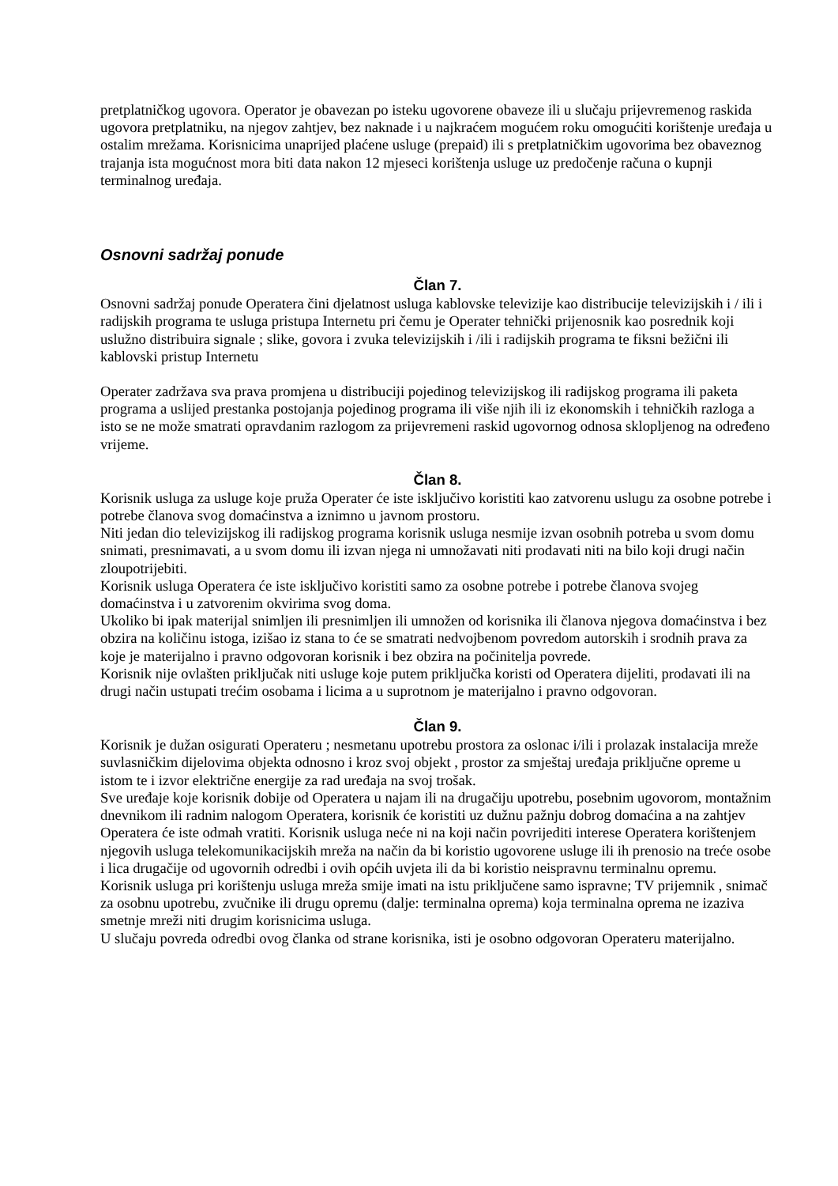pretplatničkog ugovora. Operator je obavezan po isteku ugovorene obaveze ili u slučaju prijevremenog raskida ugovora pretplatniku, na njegov zahtjev, bez naknade i u najkraćem mogućem roku omogućiti korištenje uređaja u ostalim mrežama. Korisnicima unaprijed plaćene usluge (prepaid) ili s pretplatničkim ugovorima bez obaveznog trajanja ista mogućnost mora biti data nakon 12 mjeseci korištenja usluge uz predočenje računa o kupnji terminalnog uređaja.
Osnovni sadržaj ponude
Član 7.
Osnovni sadržaj ponude Operatera čini djelatnost usluga kablovske televizije kao distribucije televizijskih i / ili i radijskih programa te usluga pristupa Internetu pri čemu je Operater tehnički prijenosnik kao posrednik koji uslužno distribuira signale ; slike, govora i zvuka televizijskih i /ili i radijskih programa te fiksni bežični ili kablovski pristup Internetu
Operater zadržava sva prava promjena u distribuciji pojedinog televizijskog ili radijskog programa ili paketa programa a uslijed prestanka postojanja pojedinog programa ili više njih ili iz ekonomskih i tehničkih razloga a isto se ne može smatrati opravdanim razlogom za prijevremeni raskid ugovornog odnosa sklopljenog na određeno vrijeme.
Član 8.
Korisnik usluga za usluge koje pruža Operater će iste isključivo koristiti kao zatvorenu uslugu za osobne potrebe i potrebe članova svog domaćinstva a iznimno u javnom prostoru.
Niti jedan dio televizijskog ili radijskog programa korisnik usluga nesmije izvan osobnih potreba u svom domu snimati, presnimavati, a u svom domu ili izvan njega ni umnožavati niti prodavati niti na bilo koji drugi način zloupotrijebiti.
Korisnik usluga Operatera će iste isključivo koristiti samo za osobne potrebe i potrebe članova svojeg domaćinstva i u zatvorenim okvirima svog doma.
Ukoliko bi ipak materijal snimljen ili presnimljen ili umnožen od korisnika ili članova njegova domaćinstva i bez obzira na količinu istoga, izišao iz stana to će se smatrati nedvojbenom povredom autorskih i srodnih prava za koje je materijalno i pravno odgovoran korisnik i bez obzira na počinitelja povrede.
Korisnik nije ovlašten priključak niti usluge koje putem priključka koristi od Operatera dijeliti, prodavati ili na drugi način ustupati trećim osobama i licima a u suprotnom je materijalno i pravno odgovoran.
Član 9.
Korisnik je dužan osigurati Operateru ; nesmetanu upotrebu prostora za oslonac i/ili i prolazak instalacija mreže suvlasničkim dijelovima objekta odnosno i kroz svoj objekt , prostor za smještaj uređaja priključne opreme u istom te i izvor električne energije za rad uređaja na svoj trošak.
Sve uređaje koje korisnik dobije od Operatera u najam ili na drugačiju upotrebu, posebnim ugovorom, montažnim dnevnikom ili radnim nalogom Operatera, korisnik će koristiti uz dužnu pažnju dobrog domaćina a na zahtjev Operatera će iste odmah vratiti. Korisnik usluga neće ni na koji način povrijediti interese Operatera korištenjem njegovih usluga telekomunikacijskih mreža na način da bi koristio ugovorene usluge ili ih prenosio na treće osobe i lica drugačije od ugovornih odredbi i ovih općih uvjeta ili da bi koristio neispravnu terminalnu opremu.
Korisnik usluga pri korištenju usluga mreža smije imati na istu priključene samo ispravne; TV prijemnik , snimač za osobnu upotrebu, zvučnike ili drugu opremu (dalje: terminalna oprema) koja terminalna oprema ne izaziva smetnje mreži niti drugim korisnicima usluga.
U slučaju povreda odredbi ovog članka od strane korisnika, isti je osobno odgovoran Operateru materijalno.